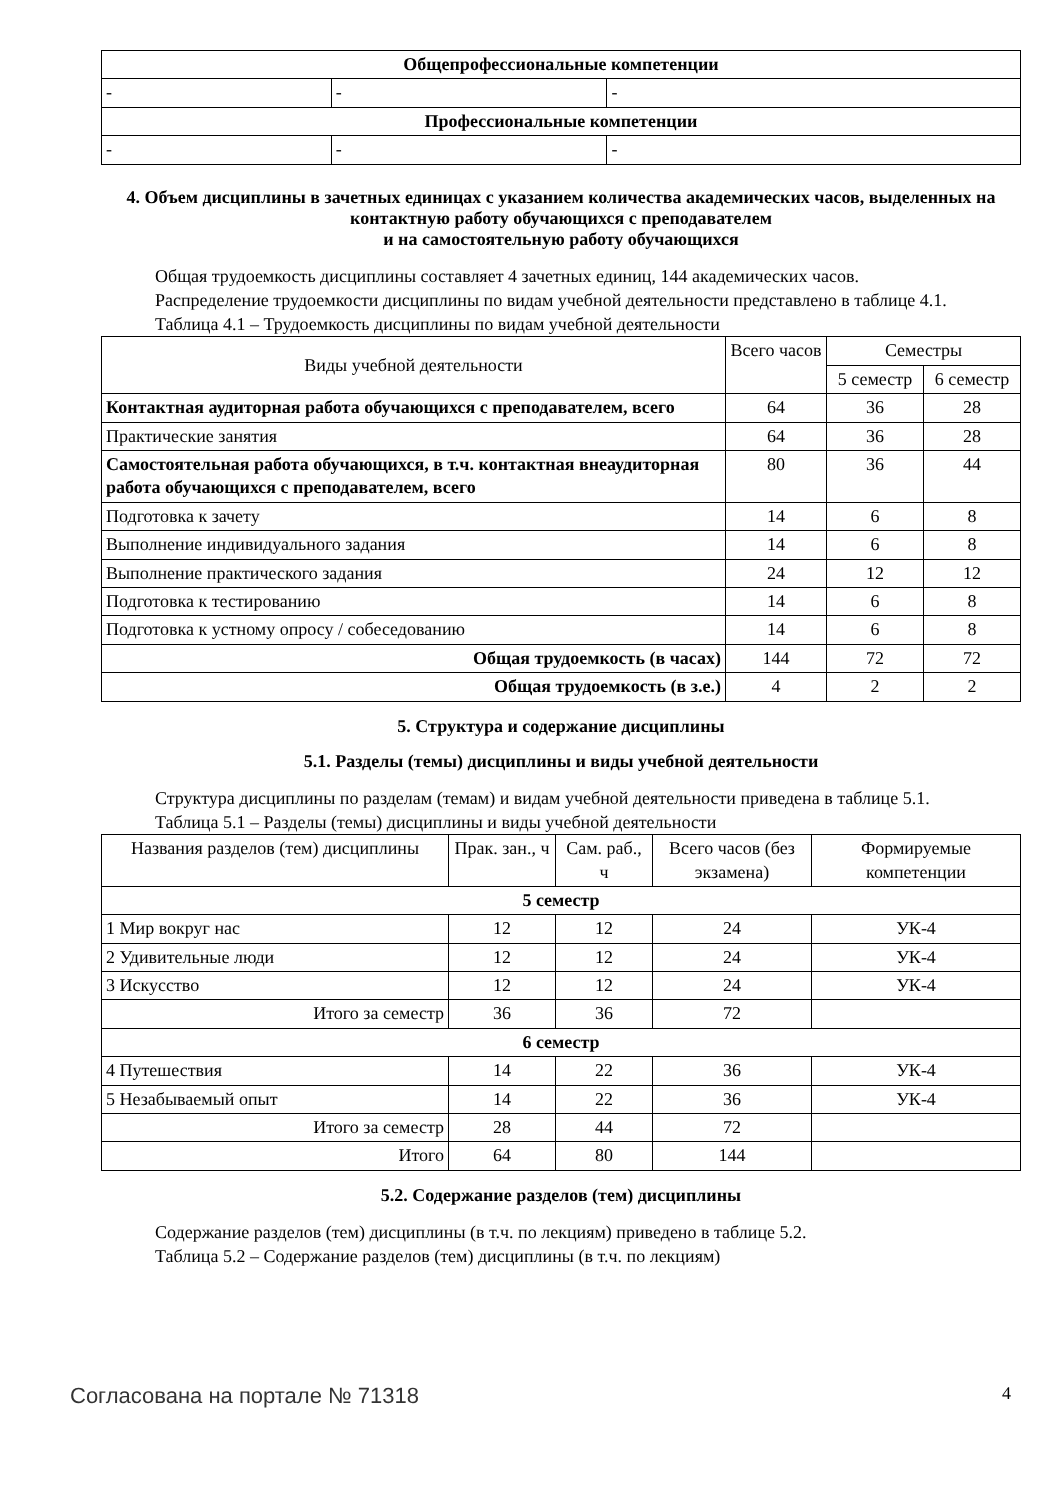| Общепрофессиональные компетенции | | |
| - | - | - |
| Профессиональные компетенции | | |
| - | - | - |
4. Объем дисциплины в зачетных единицах с указанием количества академических часов, выделенных на контактную работу обучающихся с преподавателем
и на самостоятельную работу обучающихся
Общая трудоемкость дисциплины составляет 4 зачетных единиц, 144 академических часов.
Распределение трудоемкости дисциплины по видам учебной деятельности представлено в таблице 4.1.
Таблица 4.1 – Трудоемкость дисциплины по видам учебной деятельности
| Виды учебной деятельности | Всего часов | Семестры | |
| | | 5 семестр | 6 семестр |
| Контактная аудиторная работа обучающихся с преподавателем, всего | 64 | 36 | 28 |
| Практические занятия | 64 | 36 | 28 |
| Самостоятельная работа обучающихся, в т.ч. контактная внеаудиторная работа обучающихся с преподавателем, всего | 80 | 36 | 44 |
| Подготовка к зачету | 14 | 6 | 8 |
| Выполнение индивидуального задания | 14 | 6 | 8 |
| Выполнение практического задания | 24 | 12 | 12 |
| Подготовка к тестированию | 14 | 6 | 8 |
| Подготовка к устному опросу / собеседованию | 14 | 6 | 8 |
| Общая трудоемкость (в часах) | 144 | 72 | 72 |
| Общая трудоемкость (в з.е.) | 4 | 2 | 2 |
5. Структура и содержание дисциплины
5.1. Разделы (темы) дисциплины и виды учебной деятельности
Структура дисциплины по разделам (темам) и видам учебной деятельности приведена в таблице 5.1.
Таблица 5.1 – Разделы (темы) дисциплины и виды учебной деятельности
| Названия разделов (тем) дисциплины | Прак. зан., ч | Сам. раб., ч | Всего часов (без экзамена) | Формируемые компетенции |
| 5 семестр | | | | |
| 1 Мир вокруг нас | 12 | 12 | 24 | УК-4 |
| 2 Удивительные люди | 12 | 12 | 24 | УК-4 |
| 3 Искусство | 12 | 12 | 24 | УК-4 |
| Итого за семестр | 36 | 36 | 72 | |
| 6 семестр | | | | |
| 4 Путешествия | 14 | 22 | 36 | УК-4 |
| 5 Незабываемый опыт | 14 | 22 | 36 | УК-4 |
| Итого за семестр | 28 | 44 | 72 | |
| Итого | 64 | 80 | 144 | |
5.2. Содержание разделов (тем) дисциплины
Содержание разделов (тем) дисциплины (в т.ч. по лекциям) приведено в таблице 5.2.
Таблица 5.2 – Содержание разделов (тем) дисциплины (в т.ч. по лекциям)
Согласована на портале № 71318 4